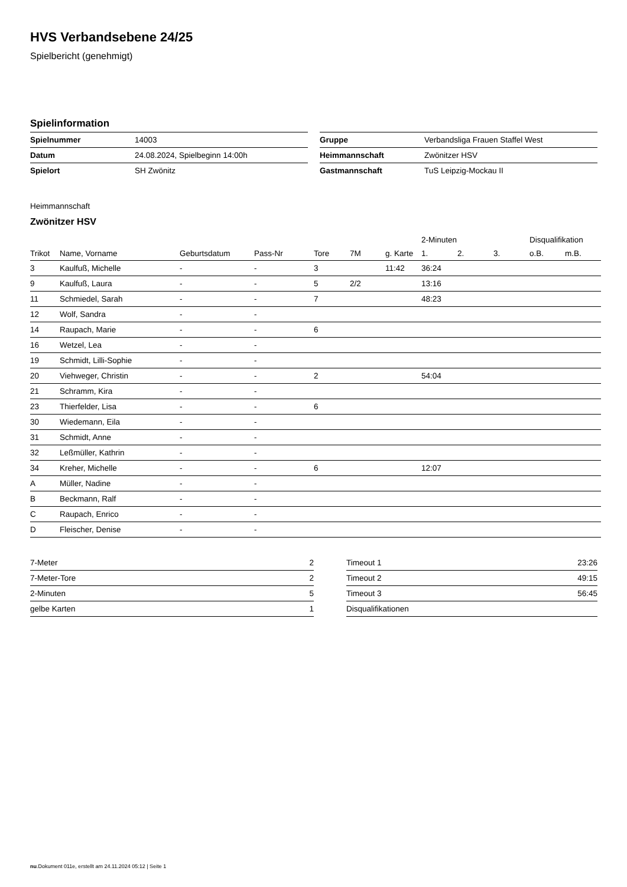HVS Verbandsebene 24/25
Spielbericht (genehmigt)
Spielinformation
| Spielnummer | 14003 |
| Datum | 24.08.2024, Spielbeginn 14:00h |
| Spielort | SH Zwönitz |
| Gruppe | Verbandsliga Frauen Staffel West |
| Heimmannschaft | Zwönitzer HSV |
| Gastmannschaft | TuS Leipzig-Mockau II |
Heimmannschaft
Zwönitzer HSV
| | | | | | | | 2-Minuten | | | Disqualifikation | |
| --- | --- | --- | --- | --- | --- | --- | --- | --- | --- | --- | --- |
| Trikot | Name, Vorname | Geburtsdatum | Pass-Nr | Tore | 7M | g. Karte | 1. | 2. | 3. | o.B. | m.B. |
| 3 | Kaulfuß, Michelle | - | - | 3 | | 11:42 | 36:24 | | | | |
| 9 | Kaulfuß, Laura | - | - | 5 | 2/2 | | 13:16 | | | | |
| 11 | Schmiedel, Sarah | - | - | 7 | | | 48:23 | | | | |
| 12 | Wolf, Sandra | - | - | | | | | | | | |
| 14 | Raupach, Marie | - | - | 6 | | | | | | | |
| 16 | Wetzel, Lea | - | - | | | | | | | | |
| 19 | Schmidt, Lilli-Sophie | - | - | | | | | | | | |
| 20 | Viehweger, Christin | - | - | 2 | | | 54:04 | | | | |
| 21 | Schramm, Kira | - | - | | | | | | | | |
| 23 | Thierfelder, Lisa | - | - | 6 | | | | | | | |
| 30 | Wiedemann, Eila | - | - | | | | | | | | |
| 31 | Schmidt, Anne | - | - | | | | | | | | |
| 32 | Leßmüller, Kathrin | - | - | | | | | | | | |
| 34 | Kreher, Michelle | - | - | 6 | | | 12:07 | | | | |
| A | Müller, Nadine | - | - | | | | | | | | |
| B | Beckmann, Ralf | - | - | | | | | | | | |
| C | Raupach, Enrico | - | - | | | | | | | | |
| D | Fleischer, Denise | - | - | | | | | | | | |
| 7-Meter | 2 |
| 7-Meter-Tore | 2 |
| 2-Minuten | 5 |
| gelbe Karten | 1 |
| Timeout 1 | 23:26 |
| Timeout 2 | 49:15 |
| Timeout 3 | 56:45 |
| Disqualifikationen | |
nu.Dokument 011e, erstellt am 24.11.2024 05:12 | Seite 1